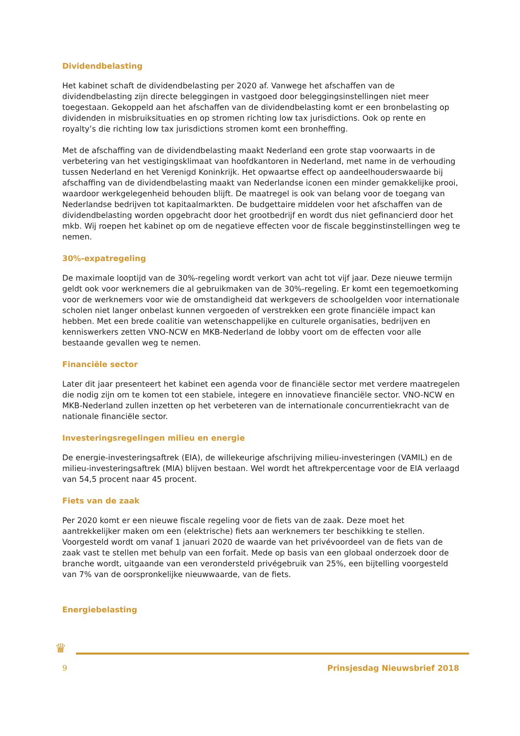Dividendbelasting
Het kabinet schaft de dividendbelasting per 2020 af. Vanwege het afschaffen van de dividendbelasting zijn directe beleggingen in vastgoed door beleggingsinstellingen niet meer toegestaan. Gekoppeld aan het afschaffen van de dividendbelasting komt er een bronbelasting op dividenden in misbruiksituaties en op stromen richting low tax jurisdictions. Ook op rente en royalty’s die richting low tax jurisdictions stromen komt een bronheffing.
Met de afschaffing van de dividendbelasting maakt Nederland een grote stap voorwaarts in de verbetering van het vestigingsklimaat van hoofdkantoren in Nederland, met name in de verhouding tussen Nederland en het Verenigd Koninkrijk. Het opwaartse effect op aandeelhouderswaarde bij afschaffing van de dividendbelasting maakt van Nederlandse iconen een minder gemakkelijke prooi, waardoor werkgelegenheid behouden blijft. De maatregel is ook van belang voor de toegang van Nederlandse bedrijven tot kapitaalmarkten. De budgettaire middelen voor het afschaffen van de dividendbelasting worden opgebracht door het grootbedrijf en wordt dus niet gefinancierd door het mkb. Wij roepen het kabinet op om de negatieve effecten voor de fiscale begginstinstellingen weg te nemen.
30%-expatregeling
De maximale looptijd van de 30%-regeling wordt verkort van acht tot vijf jaar. Deze nieuwe termijn geldt ook voor werknemers die al gebruikmaken van de 30%-regeling. Er komt een tegemoetkoming voor de werknemers voor wie de omstandigheid dat werkgevers de schoolgelden voor internationale scholen niet langer onbelast kunnen vergoeden of verstrekken een grote financiële impact kan hebben. Met een brede coalitie van wetenschappelijke en culturele organisaties, bedrijven en kenniswerkers zetten VNO-NCW en MKB-Nederland de lobby voort om de effecten voor alle bestaande gevallen weg te nemen.
Financiële sector
Later dit jaar presenteert het kabinet een agenda voor de financiële sector met verdere maatregelen die nodig zijn om te komen tot een stabiele, integere en innovatieve financiële sector. VNO-NCW en MKB-Nederland zullen inzetten op het verbeteren van de internationale concurrentiekracht van de nationale financiële sector.
Investeringsregelingen milieu en energie
De energie-investeringsaftrek (EIA), de willekeurige afschrijving milieu-investeringen (VAMIL) en de milieu-investeringsaftrek (MIA) blijven bestaan. Wel wordt het aftrekpercentage voor de EIA verlaagd van 54,5 procent naar 45 procent.
Fiets van de zaak
Per 2020 komt er een nieuwe fiscale regeling voor de fiets van de zaak. Deze moet het aantrekkelijker maken om een (elektrische) fiets aan werknemers ter beschikking te stellen. Voorgesteld wordt om vanaf 1 januari 2020 de waarde van het privévoordeel van de fiets van de zaak vast te stellen met behulp van een forfait. Mede op basis van een globaal onderzoek door de branche wordt, uitgaande van een verondersteld privégebruik van 25%, een bijtelling voorgesteld van 7% van de oorspronkelijke nieuwwaarde, van de fiets.
Energiebelasting
♛
9 Prinsjesdag Nieuwsbrief 2018